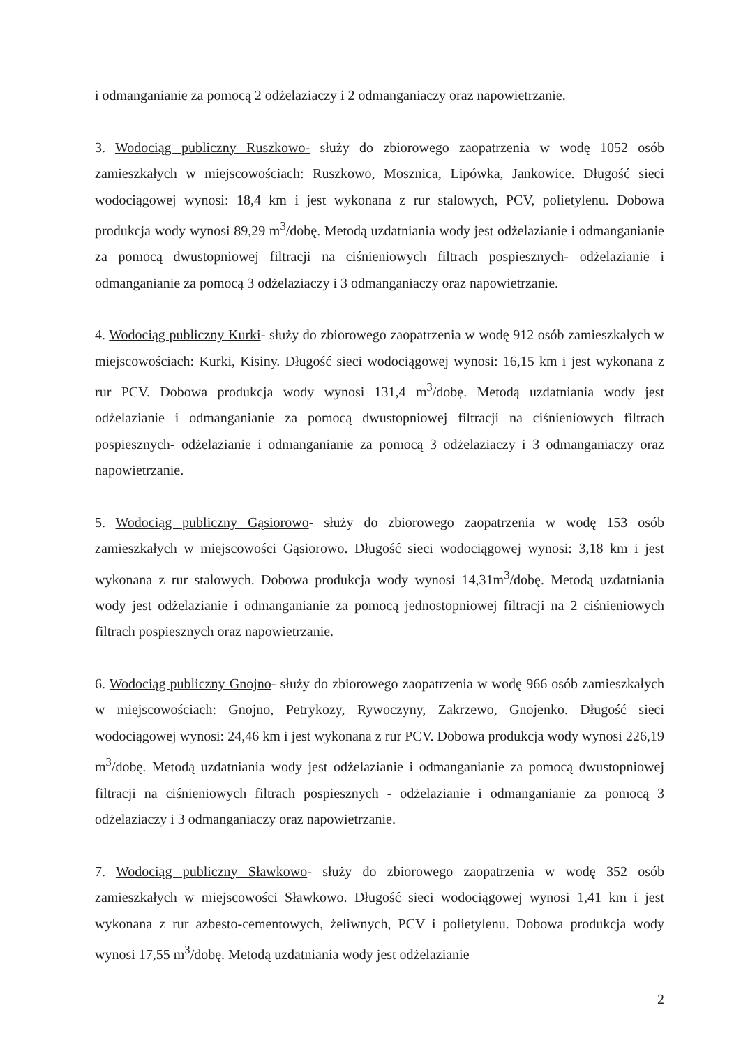i odmanganianie za pomocą 2 odżelaziaczy i 2 odmanganiaczy oraz napowietrzanie.
3. Wodociąg publiczny Ruszkowo- służy do zbiorowego zaopatrzenia w wodę 1052 osób zamieszkałych w miejscowościach: Ruszkowo, Mosznica, Lipówka, Jankowice. Długość sieci wodociągowej wynosi: 18,4 km i jest wykonana z rur stalowych, PCV, polietylenu. Dobowa produkcja wody wynosi 89,29 m<sup>3</sup>/dobę. Metodą uzdatniania wody jest odżelazianie i odmanganianie za pomocą dwustopniowej filtracji na ciśnieniowych filtrach pospiesznych- odżelazianie i odmanganianie za pomocą 3 odżelaziaczy i 3 odmanganiaczy oraz napowietrzanie.
4. Wodociąg publiczny Kurki- służy do zbiorowego zaopatrzenia w wodę 912 osób zamieszkałych w miejscowościach: Kurki, Kisiny. Długość sieci wodociągowej wynosi: 16,15 km i jest wykonana z rur PCV. Dobowa produkcja wody wynosi 131,4 m<sup>3</sup>/dobę. Metodą uzdatniania wody jest odżelazianie i odmanganianie za pomocą dwustopniowej filtracji na ciśnieniowych filtrach pospiesznych- odżelazianie i odmanganianie za pomocą 3 odżelaziaczy i 3 odmanganiaczy oraz napowietrzanie.
5. Wodociąg publiczny Gąsiorowo- służy do zbiorowego zaopatrzenia w wodę 153 osób zamieszkałych w miejscowości Gąsiorowo. Długość sieci wodociągowej wynosi: 3,18 km i jest wykonana z rur stalowych. Dobowa produkcja wody wynosi 14,31m<sup>3</sup>/dobę. Metodą uzdatniania wody jest odżelazianie i odmanganianie za pomocą jednostopniowej filtracji na 2 ciśnieniowych filtrach pospiesznych oraz napowietrzanie.
6. Wodociąg publiczny Gnojno- służy do zbiorowego zaopatrzenia w wodę 966 osób zamieszkałych w miejscowościach: Gnojno, Petrykozy, Rywoczyny, Zakrzewo, Gnojenko. Długość sieci wodociągowej wynosi: 24,46 km i jest wykonana z rur PCV. Dobowa produkcja wody wynosi 226,19 m<sup>3</sup>/dobę. Metodą uzdatniania wody jest odżelazianie i odmanganianie za pomocą dwustopniowej filtracji na ciśnieniowych filtrach pospiesznych - odżelazianie i odmanganianie za pomocą 3 odżelaziaczy i 3 odmanganiaczy oraz napowietrzanie.
7. Wodociąg publiczny Sławkowo- służy do zbiorowego zaopatrzenia w wodę 352 osób zamieszkałych w miejscowości Sławkowo. Długość sieci wodociągowej wynosi 1,41 km i jest wykonana z rur azbesto-cementowych, żeliwnych, PCV i polietylenu. Dobowa produkcja wody wynosi 17,55 m<sup>3</sup>/dobę. Metodą uzdatniania wody jest odżelazianie
2